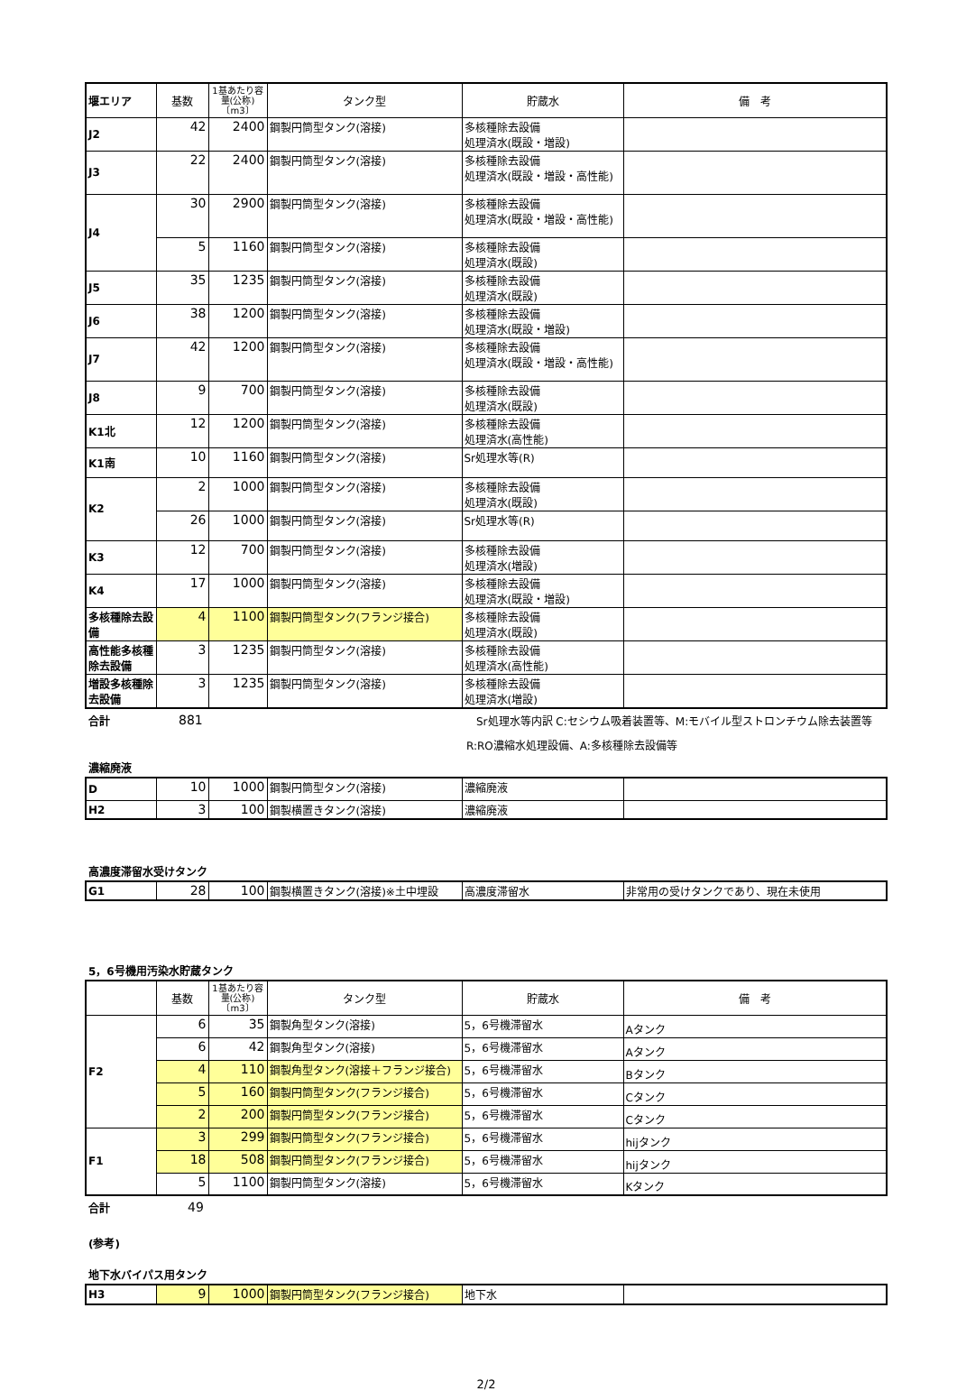| 堰エリア | 基数 | 1基あたり容量(公称)〔m3〕 | タンク型 | 貯蔵水 | 備 考 |
| --- | --- | --- | --- | --- | --- |
| J2 | 42 | 2400 | 鋼製円筒型タンク(溶接) | 多核種除去設備 処理済水(既設・増設) | |
| J3 | 22 | 2400 | 鋼製円筒型タンク(溶接) | 多核種除去設備 処理済水(既設・増設・高性能) | |
| J4 | 30 | 2900 | 鋼製円筒型タンク(溶接) | 多核種除去設備 処理済水(既設・増設・高性能) | |
| | 5 | 1160 | 鋼製円筒型タンク(溶接) | 多核種除去設備 処理済水(既設) | |
| J5 | 35 | 1235 | 鋼製円筒型タンク(溶接) | 多核種除去設備 処理済水(既設) | |
| J6 | 38 | 1200 | 鋼製円筒型タンク(溶接) | 多核種除去設備 処理済水(既設・増設) | |
| J7 | 42 | 1200 | 鋼製円筒型タンク(溶接) | 多核種除去設備 処理済水(既設・増設・高性能) | |
| J8 | 9 | 700 | 鋼製円筒型タンク(溶接) | 多核種除去設備 処理済水(既設) | |
| K1北 | 12 | 1200 | 鋼製円筒型タンク(溶接) | 多核種除去設備 処理済水(高性能) | |
| K1南 | 10 | 1160 | 鋼製円筒型タンク(溶接) | Sr処理水等(R) | |
| K2 | 2 | 1000 | 鋼製円筒型タンク(溶接) | 多核種除去設備 処理済水(既設) | |
| | 26 | 1000 | 鋼製円筒型タンク(溶接) | Sr処理水等(R) | |
| K3 | 12 | 700 | 鋼製円筒型タンク(溶接) | 多核種除去設備 処理済水(増設) | |
| K4 | 17 | 1000 | 鋼製円筒型タンク(溶接) | 多核種除去設備 処理済水(既設・増設) | |
| 多核種除去設備 | 4 | 1100 | 鋼製円筒型タンク(フランジ接合) | 多核種除去設備 処理済水(既設) | |
| 高性能多核種除去設備 | 3 | 1235 | 鋼製円筒型タンク(溶接) | 多核種除去設備 処理済水(高性能) | |
| 増設多核種除去設備 | 3 | 1235 | 鋼製円筒型タンク(溶接) | 多核種除去設備 処理済水(増設) | |
合計 881 Sr処理水等内訳 C:セシウム吸着装置等、M:モバイル型ストロンチウム除去装置等
R:RO濃縮水処理設備、A:多核種除去設備等
濃縮廃液
| D | 10 | 1000 | 鋼製円筒型タンク(溶接) | 濃縮廃液 | |
| H2 | 3 | 100 | 鋼製横置きタンク(溶接) | 濃縮廃液 | |
高濃度滞留水受けタンク
| G1 | 28 | 100 | 鋼製横置きタンク(溶接)※土中埋設 | 高濃度滞留水 | 非常用の受けタンクであり、現在未使用 |
5，6号機用汚染水貯蔵タンク
| | 基数 | 1基あたり容量(公称)〔m3〕 | タンク型 | 貯蔵水 | 備 考 |
| --- | --- | --- | --- | --- | --- |
| F2 | 6 | 35 | 鋼製角型タンク(溶接) | 5，6号機滞留水 | Aタンク |
| | 6 | 42 | 鋼製角型タンク(溶接) | 5，6号機滞留水 | Aタンク |
| | 4 | 110 | 鋼製角型タンク(溶接＋フランジ接合) | 5，6号機滞留水 | Bタンク |
| | 5 | 160 | 鋼製円筒型タンク(フランジ接合) | 5，6号機滞留水 | Cタンク |
| | 2 | 200 | 鋼製円筒型タンク(フランジ接合) | 5，6号機滞留水 | Cタンク |
| F1 | 3 | 299 | 鋼製円筒型タンク(フランジ接合) | 5，6号機滞留水 | hijタンク |
| | 18 | 508 | 鋼製円筒型タンク(フランジ接合) | 5，6号機滞留水 | hijタンク |
| | 5 | 1100 | 鋼製円筒型タンク(溶接) | 5，6号機滞留水 | Kタンク |
合計 49
(参考)
地下水バイパス用タンク
| H3 | 9 | 1000 | 鋼製円筒型タンク(フランジ接合) | 地下水 | |
2/2